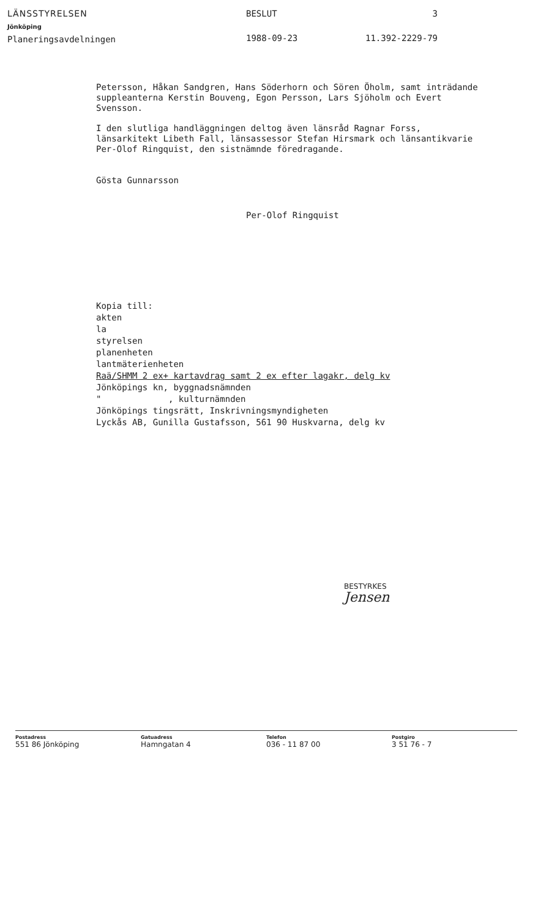LÄNSSTYRELSEN
Jönköping
Planeringsavdelningen
BESLUT
1988-09-23
3
11.392-2229-79
Petersson, Håkan Sandgren, Hans Söderhorn och Sören Öholm, samt inträdande suppleanterna Kerstin Bouveng, Egon Persson, Lars Sjöholm och Evert Svensson.
I den slutliga handläggningen deltog även länsråd Ragnar Forss, länsarkitekt Libeth Fall, länsassessor Stefan Hirsmark och länsantikvarie Per-Olof Ringquist, den sistnämnde föredragande.
Gösta Gunnarsson
Per-Olof Ringquist
Kopia till:
akten
la
styrelsen
planenheten
lantmäterienheten
Raä/SHMM 2 ex+ kartavdrag samt 2 ex efter lagakr, delg kv
Jönköpings kn, byggnadsnämnden
" , kulturnämnden
Jönköpings tingsrätt, Inskrivningsmyndigheten
Lyckås AB, Gunilla Gustafsson, 561 90 Huskvarna, delg kv
BESTYRKES
Jensen
Postadress
551 86 Jönköping
Gatuadress
Hamngatan 4
Telefon
036 - 11 87 00
Postgiro
3 51 76 - 7